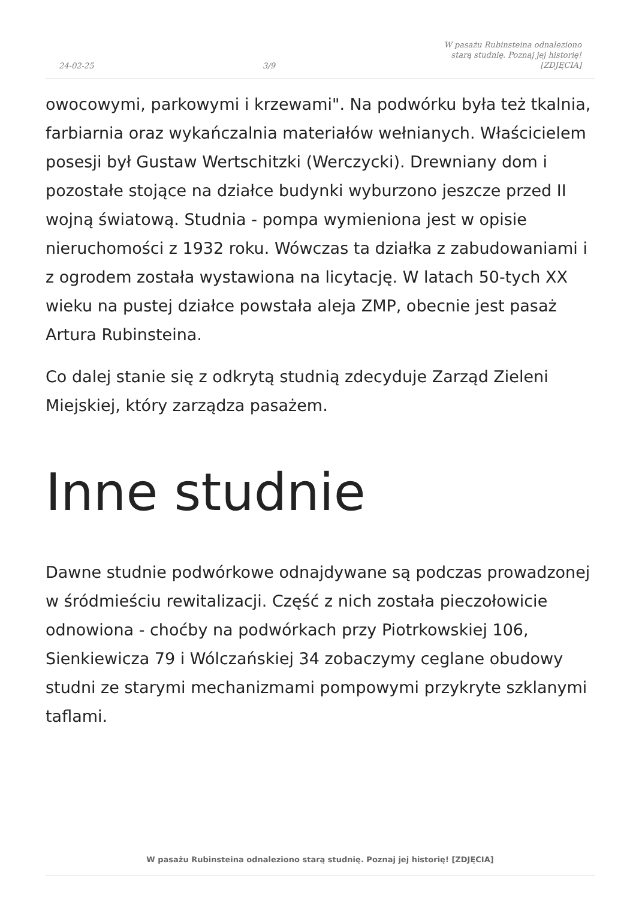24-02-25
3/9
W pasażu Rubinsteina odnaleziono
starą studnię. Poznaj jej historię!
[ZDJĘCIA]
owocowymi, parkowymi i krzewami". Na podwórku była też tkalnia, farbiarnia oraz wykańczalnia materiałów wełnianych. Właścicielem posesji był Gustaw Wertschitzki (Werczycki). Drewniany dom i pozostałe stojące na działce budynki wyburzono jeszcze przed II wojną światową. Studnia - pompa wymieniona jest w opisie nieruchomości z 1932 roku. Wówczas ta działka z zabudowaniami i z ogrodem została wystawiona na licytację. W latach 50-tych XX wieku na pustej działce powstała aleja ZMP, obecnie jest pasaż Artura Rubinsteina.
Co dalej stanie się z odkrytą studnią zdecyduje Zarząd Zieleni Miejskiej, który zarządza pasażem.
Inne studnie
Dawne studnie podwórkowe odnajdywane są podczas prowadzonej w śródmieściu rewitalizacji. Część z nich została pieczołowicie odnowiona - choćby na podwórkach przy Piotrkowskiej 106, Sienkiewicza 79 i Wólczańskiej 34 zobaczymy ceglane obudowy studni ze starymi mechanizmami pompowymi przykryte szklanymi taflami.
W pasażu Rubinsteina odnaleziono starą studnię. Poznaj jej historię! [ZDJĘCIA]